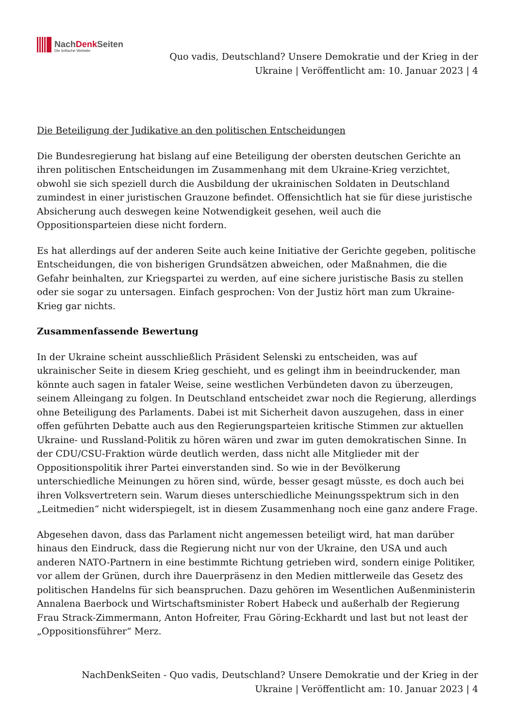NachDenk Seiten
Die kritische Website
Quo vadis, Deutschland? Unsere Demokratie und der Krieg in der Ukraine | Veröffentlicht am: 10. Januar 2023 | 4
Die Beteiligung der Judikative an den politischen Entscheidungen
Die Bundesregierung hat bislang auf eine Beteiligung der obersten deutschen Gerichte an ihren politischen Entscheidungen im Zusammenhang mit dem Ukraine-Krieg verzichtet, obwohl sie sich speziell durch die Ausbildung der ukrainischen Soldaten in Deutschland zumindest in einer juristischen Grauzone befindet. Offensichtlich hat sie für diese juristische Absicherung auch deswegen keine Notwendigkeit gesehen, weil auch die Oppositionsparteien diese nicht fordern.
Es hat allerdings auf der anderen Seite auch keine Initiative der Gerichte gegeben, politische Entscheidungen, die von bisherigen Grundsätzen abweichen, oder Maßnahmen, die die Gefahr beinhalten, zur Kriegspartei zu werden, auf eine sichere juristische Basis zu stellen oder sie sogar zu untersagen. Einfach gesprochen: Von der Justiz hört man zum Ukraine-Krieg gar nichts.
Zusammenfassende Bewertung
In der Ukraine scheint ausschließlich Präsident Selenski zu entscheiden, was auf ukrainischer Seite in diesem Krieg geschieht, und es gelingt ihm in beeindruckender, man könnte auch sagen in fataler Weise, seine westlichen Verbündeten davon zu überzeugen, seinem Alleingang zu folgen. In Deutschland entscheidet zwar noch die Regierung, allerdings ohne Beteiligung des Parlaments. Dabei ist mit Sicherheit davon auszugehen, dass in einer offen geführten Debatte auch aus den Regierungsparteien kritische Stimmen zur aktuellen Ukraine- und Russland-Politik zu hören wären und zwar im guten demokratischen Sinne. In der CDU/CSU-Fraktion würde deutlich werden, dass nicht alle Mitglieder mit der Oppositionspolitik ihrer Partei einverstanden sind. So wie in der Bevölkerung unterschiedliche Meinungen zu hören sind, würde, besser gesagt müsste, es doch auch bei ihren Volksvertretern sein. Warum dieses unterschiedliche Meinungsspektrum sich in den „Leitmedien“ nicht widerspiegelt, ist in diesem Zusammenhang noch eine ganz andere Frage.
Abgesehen davon, dass das Parlament nicht angemessen beteiligt wird, hat man darüber hinaus den Eindruck, dass die Regierung nicht nur von der Ukraine, den USA und auch anderen NATO-Partnern in eine bestimmte Richtung getrieben wird, sondern einige Politiker, vor allem der Grünen, durch ihre Dauerpräsenz in den Medien mittlerweile das Gesetz des politischen Handelns für sich beanspruchen. Dazu gehören im Wesentlichen Außenministerin Annalena Baerbock und Wirtschaftsminister Robert Habeck und außerhalb der Regierung Frau Strack-Zimmermann, Anton Hofreiter, Frau Göring-Eckhardt und last but not least der „Oppositionsführer“ Merz.
NachDenkSeiten - Quo vadis, Deutschland? Unsere Demokratie und der Krieg in der Ukraine | Veröffentlicht am: 10. Januar 2023 | 4